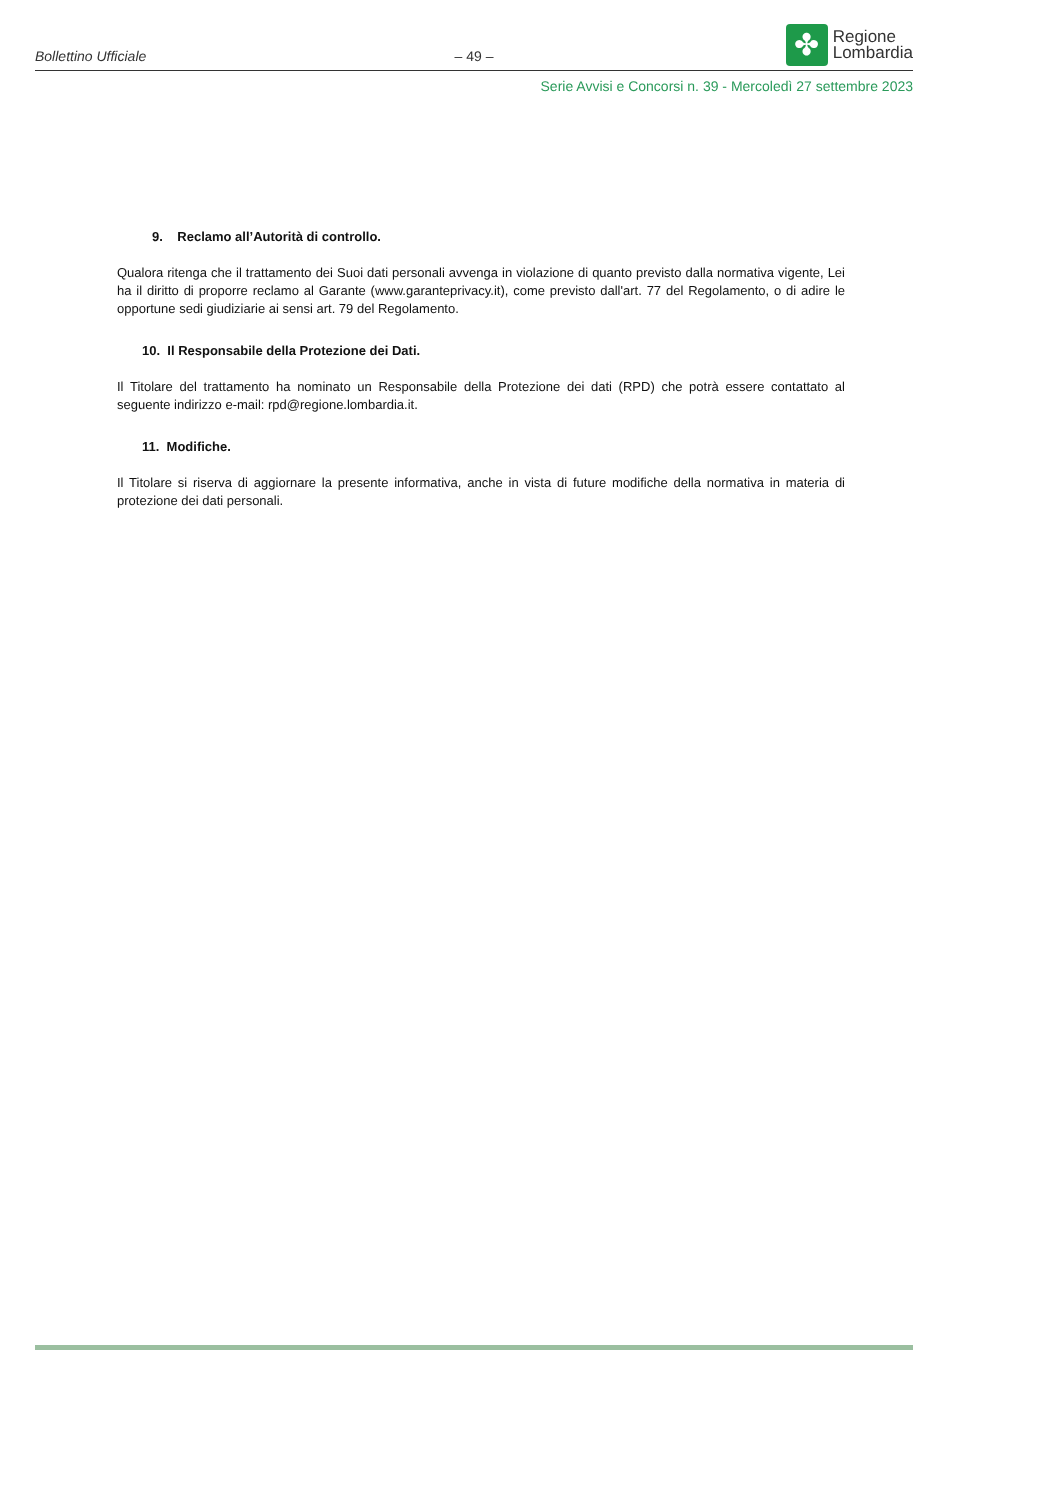Bollettino Ufficiale
– 49 –
✤
Regione
Lombardia
Serie Avvisi e Concorsi n. 39 - Mercoledì 27 settembre 2023
9. Reclamo all’Autorità di controllo.
Qualora ritenga che il trattamento dei Suoi dati personali avvenga in violazione di quanto previsto dalla normativa vigente, Lei ha il diritto di proporre reclamo al Garante (www.garanteprivacy.it), come previsto dall'art. 77 del Regolamento, o di adire le opportune sedi giudiziarie ai sensi art. 79 del Regolamento.
10. Il Responsabile della Protezione dei Dati.
Il Titolare del trattamento ha nominato un Responsabile della Protezione dei dati (RPD) che potrà essere contattato al seguente indirizzo e-mail: rpd@regione.lombardia.it.
11. Modifiche.
Il Titolare si riserva di aggiornare la presente informativa, anche in vista di future modifiche della normativa in materia di protezione dei dati personali.